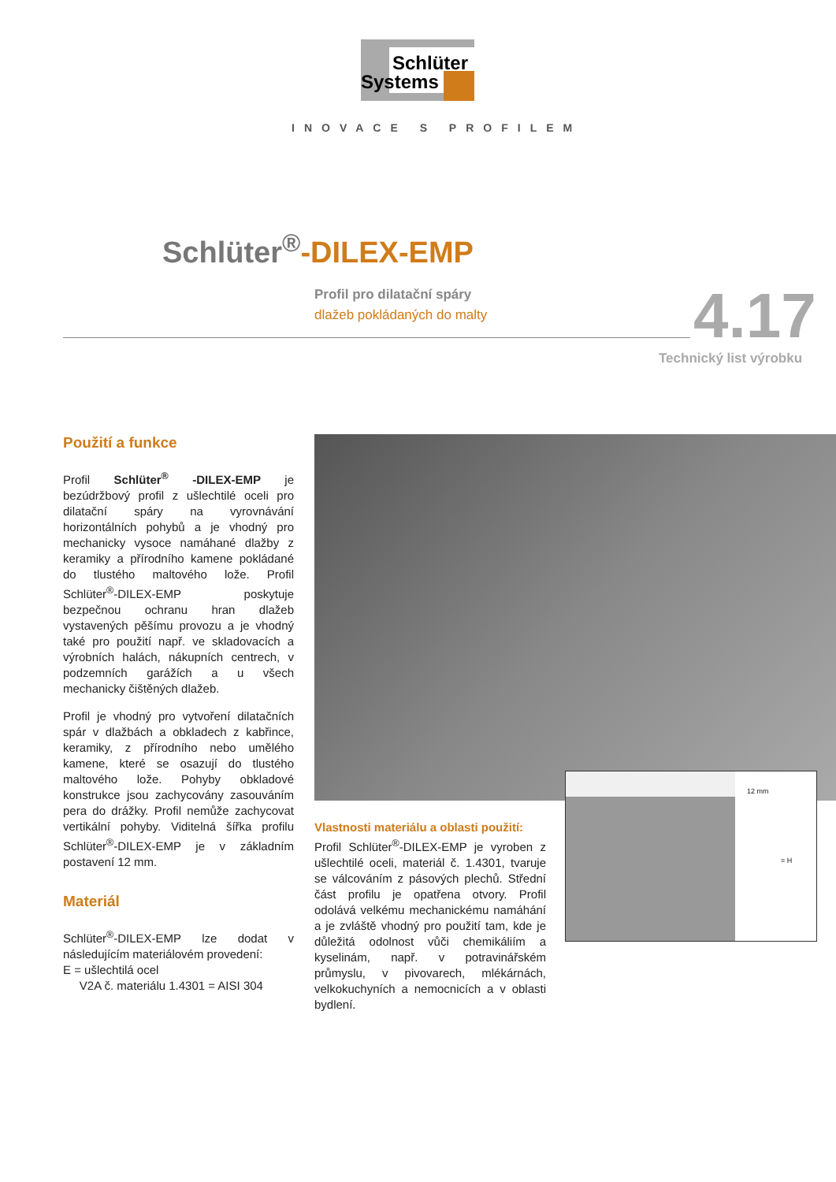Schlüter
Systems
INOVACE S PROFILEM
Schlüter<sup>®</sup>-DILEX-EMP
Profil pro dilatační spáry
dlažeb pokládaných do malty
4.17
Technický list výrobku
Použití a funkce
Profil Schlüter<sup>®</sup> -DILEX-EMP je bezúdržbový profil z ušlechtilé oceli pro dilatační spáry na vyrovnávání horizontálních pohybů a je vhodný pro mechanicky vysoce namáhané dlažby z keramiky a přírodního kamene pokládané do tlustého maltového lože. Profil Schlüter<sup>®</sup>-DILEX-EMP poskytuje bezpečnou ochranu hran dlažeb vystavených pěšímu provozu a je vhodný také pro použití např. ve skladovacích a výrobních halách, nákupních centrech, v podzemních garážích a u všech mechanicky čištěných dlažeb.
Profil je vhodný pro vytvoření dilatačních spár v dlažbách a obkladech z kabřince, keramiky, z přírodního nebo umělého kamene, které se osazují do tlustého maltového lože. Pohyby obkladové konstrukce jsou zachycovány zasouváním pera do drážky. Profil nemůže zachycovat vertikální pohyby. Viditelná šířka profilu Schlüter<sup>®</sup>-DILEX-EMP je v základním postavení 12 mm.
Materiál
Schlüter<sup>®</sup>-DILEX-EMP lze dodat v následujícím materiálovém provedení:
E = ušlechtilá ocel
V2A č. materiálu 1.4301 = AISI 304
12 mm
= H
Vlastnosti materiálu a oblasti použití:
Profil Schlüter<sup>®</sup>-DILEX-EMP je vyroben z ušlechtilé oceli, materiál č. 1.4301, tvaruje se válcováním z pásových plechů. Střední část profilu je opatřena otvory. Profil odolává velkému mechanickému namáhání a je zvláště vhodný pro použití tam, kde je důležitá odolnost vůči chemikáliím a kyselinám, např. v potravinářském průmyslu, v pivovarech, mlékárnách, velkokuchyních a nemocnicích a v oblasti bydlení.